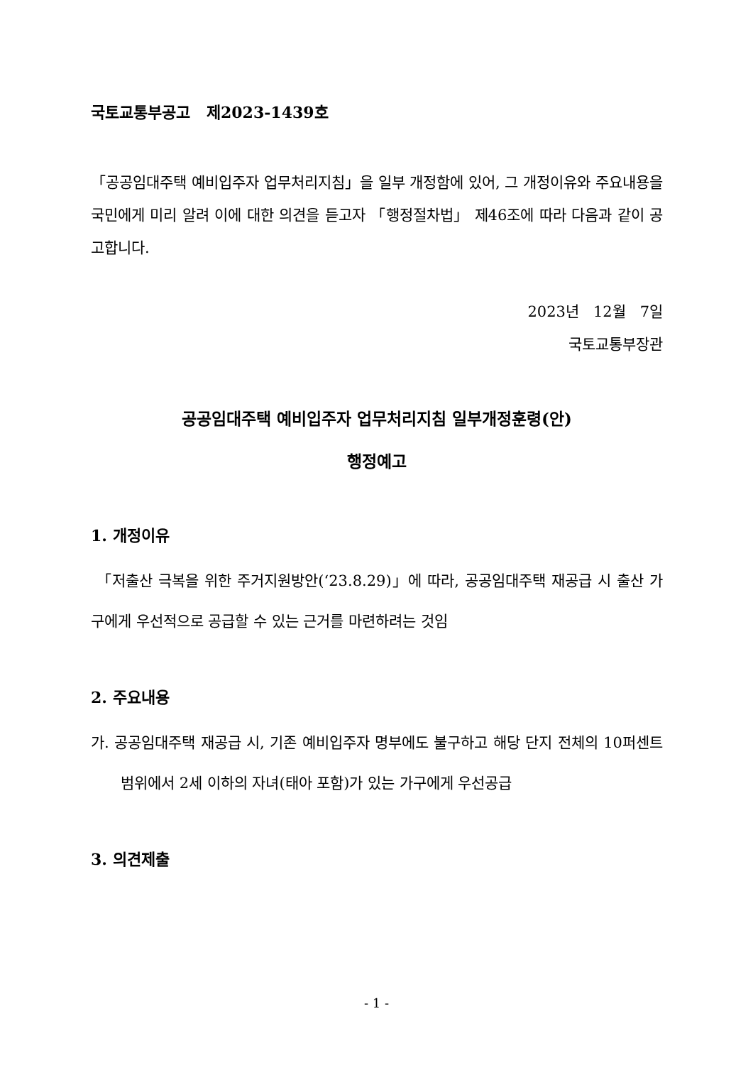국토교통부공고 제2023-1439호
「공공임대주택 예비입주자 업무처리지침」을 일부 개정함에 있어, 그 개정이유와 주요내용을 국민에게 미리 알려 이에 대한 의견을 듣고자 「행정절차법」 제46조에 따라 다음과 같이 공고합니다.
2023년 12월 7일
국토교통부장관
공공임대주택 예비입주자 업무처리지침 일부개정훈령(안)
행정예고
1. 개정이유
「저출산 극복을 위한 주거지원방안(‘23.8.29)」에 따라, 공공임대주택 재공급 시 출산 가구에게 우선적으로 공급할 수 있는 근거를 마련하려는 것임
2. 주요내용
가. 공공임대주택 재공급 시, 기존 예비입주자 명부에도 불구하고 해당 단지 전체의 10퍼센트 범위에서 2세 이하의 자녀(태아 포함)가 있는 가구에게 우선공급
3. 의견제출
- 1 -